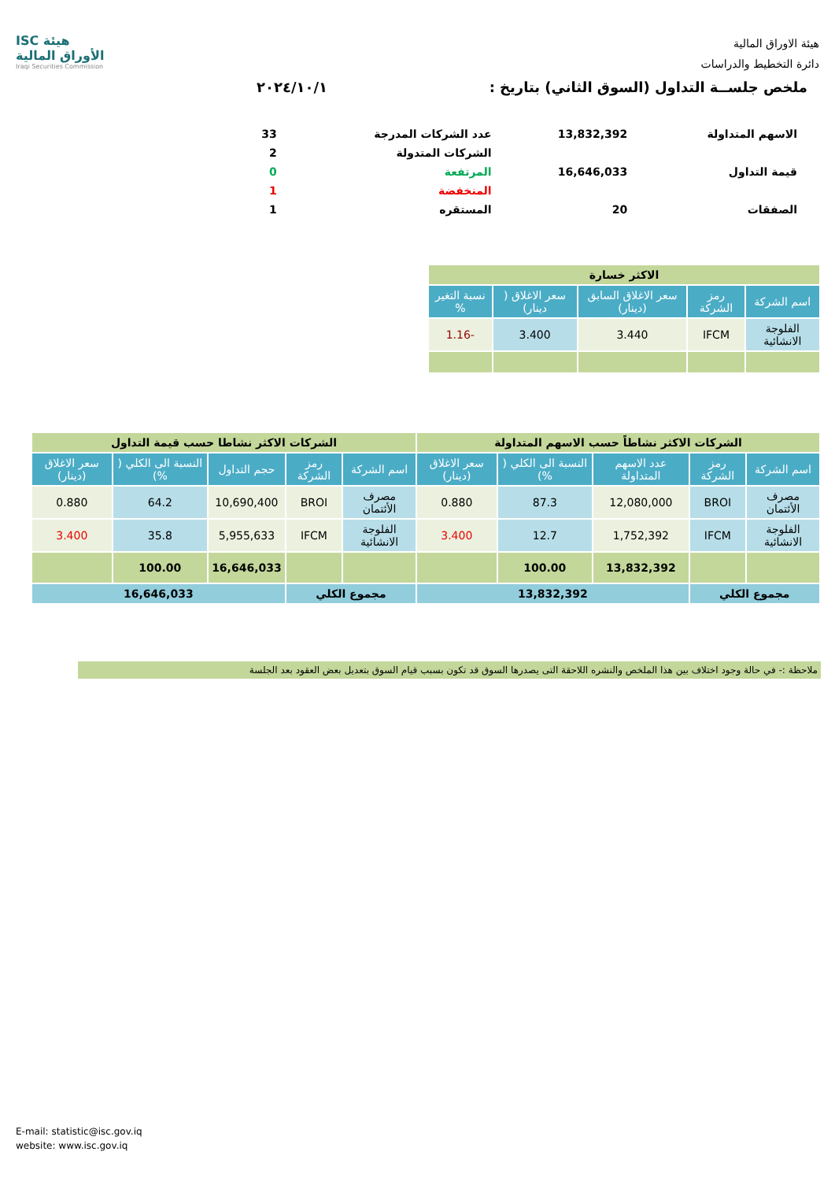هيئة الاوراق المالية
دائرة التخطيط والدراسات
ISC هيئة الأوراق المالية
Iraqi Securities Commission
ملخص جلســة التداول (السوق الثاني) بتاريخ : ٢٠٢٤/١٠/١
| الاسهم المتداولة | 13,832,392 | عدد الشركات المدرجة | 33 |
| | | الشركات المتدولة | 2 |
| قيمة التداول | 16,646,033 | المرتفعة | 0 |
| | | المنخفضة | 1 |
| الصفقات | 20 | المستقره | 1 |
| الاكثر خسارة | | | | |
| اسم الشركة | رمز الشركة | سعر الاغلاق السابق (دينار) | سعر الاغلاق ( دينار) | نسبة التغير % |
| الفلوجة الانشائية | IFCM | 3.440 | 3.400 | -1.16 |
| الشركات الاكثر نشاطاً حسب الاسهم المتداولة | | | | | الشركات الاكثر نشاطا حسب قيمة التداول | | | | |
| اسم الشركة | رمز الشركة | عدد الاسهم المتداولة | النسبة الى الكلي ( %) | سعر الاغلاق (دينار) | اسم الشركة | رمز الشركة | حجم التداول | النسبة الى الكلي ( %) | سعر الاغلاق (دينار) |
| مصرف الأئتمان | BROI | 12,080,000 | 87.3 | 0.880 | مصرف الأئتمان | BROI | 10,690,400 | 64.2 | 0.880 |
| الفلوجة الانشائية | IFCM | 1,752,392 | 12.7 | 3.400 | الفلوجة الانشائية | IFCM | 5,955,633 | 35.8 | 3.400 |
| | | 13,832,392 | 100.00 | | | | 16,646,033 | 100.00 | |
| مجموع الكلي | | 13,832,392 | | | مجموع الكلي | | 16,646,033 | | |
ملاحظة :- في حالة وجود اختلاف بين هذا الملخص والنشره اللاحقة التى يصدرها السوق قد تكون بسبب قيام السوق بتعديل بعض العقود بعد الجلسة
E-mail: statistic@isc.gov.iq
website: www.isc.gov.iq